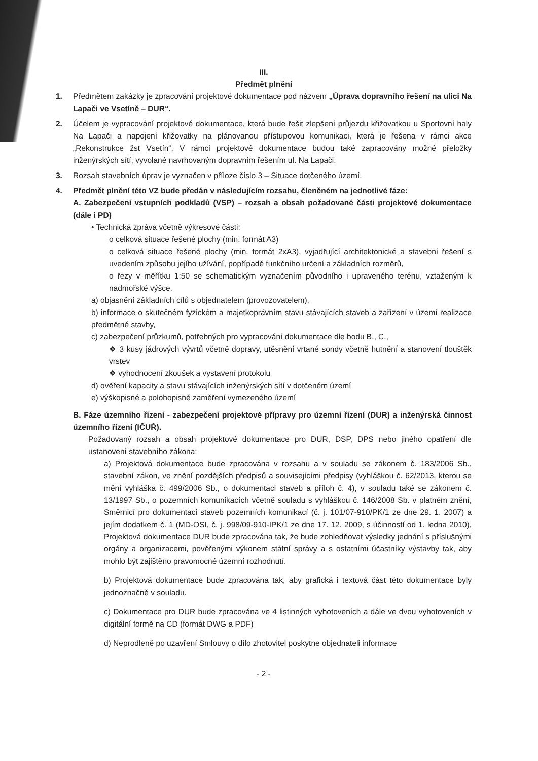III.
Předmět plnění
1. Předmětem zakázky je zpracování projektové dokumentace pod názvem „Úprava dopravního řešení na ulici Na Lapači ve Vsetíně – DUR“.
2. Účelem je vypracování projektové dokumentace, která bude řešit zlepšení průjezdu křižovatkou u Sportovní haly Na Lapači a napojení křižovatky na plánovanou přístupovou komunikaci, která je řešena v rámci akce „Rekonstrukce žst Vsetín“. V rámci projektové dokumentace budou také zapracovány možné přeložky inženýrských sítí, vyvolané navrhovaným dopravním řešením ul. Na Lapači.
3. Rozsah stavebních úprav je vyznačen v příloze číslo 3 – Situace dotčeného území.
4. Předmět plnění této VZ bude předán v následujícím rozsahu, členěném na jednotlivé fáze:
A. Zabezpečení vstupních podkladů (VSP) – rozsah a obsah požadované části projektové dokumentace (dále i PD)
• Technická zpráva včetně výkresové části:
o celková situace řešené plochy (min. formát A3)
o celková situace řešené plochy (min. formát 2xA3), vyjadřující architektonické a stavební řešení s uvedením způsobu jejího užívání, popřípadě funkčního určení a základních rozměrů,
o řezy v měřítku 1:50 se schematickým vyznačením původního i upraveného terénu, vztaženým k nadmořské výšce.
a) objasnění základních cílů s objednatelem (provozovatelem),
b) informace o skutečném fyzickém a majetkoprávním stavu stávajících staveb a zařízení v území realizace předmětné stavby,
c) zabezpečení průzkumů, potřebných pro vypracování dokumentace dle bodu B., C.,
❖ 3 kusy jádrových vývrtů včetně dopravy, utěsnění vrtané sondy včetně hutnění a stanovení tlouštěk vrstev
❖ vyhodnocení zkoušek a vystavení protokolu
d) ověření kapacity a stavu stávajících inženýrských sítí v dotčeném území
e) výškopisné a polohopisné zaměření vymezeného území
B. Fáze územního řízení - zabezpečení projektové přípravy pro územní řízení (DUR) a inženýrská činnost územního řízení (IČUŘ).
Požadovaný rozsah a obsah projektové dokumentace pro DUR, DSP, DPS nebo jiného opatření dle ustanovení stavebního zákona:
a) Projektová dokumentace bude zpracována v rozsahu a v souladu se zákonem č. 183/2006 Sb., stavební zákon, ve znění pozdějších předpisů a souvisejícími předpisy (vyhláškou č. 62/2013, kterou se mění vyhláška č. 499/2006 Sb., o dokumentaci staveb a příloh č. 4), v souladu také se zákonem č. 13/1997 Sb., o pozemních komunikacích včetně souladu s vyhláškou č. 146/2008 Sb. v platném znění, Směrnicí pro dokumentaci staveb pozemních komunikací (č. j. 101/07-910/PK/1 ze dne 29. 1. 2007) a jejím dodatkem č. 1 (MD-OSI, č. j. 998/09-910-IPK/1 ze dne 17. 12. 2009, s účinností od 1. ledna 2010), Projektová dokumentace DUR bude zpracována tak, že bude zohledňovat výsledky jednání s příslušnými orgány a organizacemi, pověřenými výkonem státní správy a s ostatními účastníky výstavby tak, aby mohlo být zajištěno pravomocné územní rozhodnutí.
b) Projektová dokumentace bude zpracována tak, aby grafická i textová část této dokumentace byly jednoznačně v souladu.
c) Dokumentace pro DUR bude zpracována ve 4 listinných vyhotoveních a dále ve dvou vyhotoveních v digitální formě na CD (formát DWG a PDF)
d) Neprodleně po uzavření Smlouvy o dílo zhotovitel poskytne objednateli informace
- 2 -